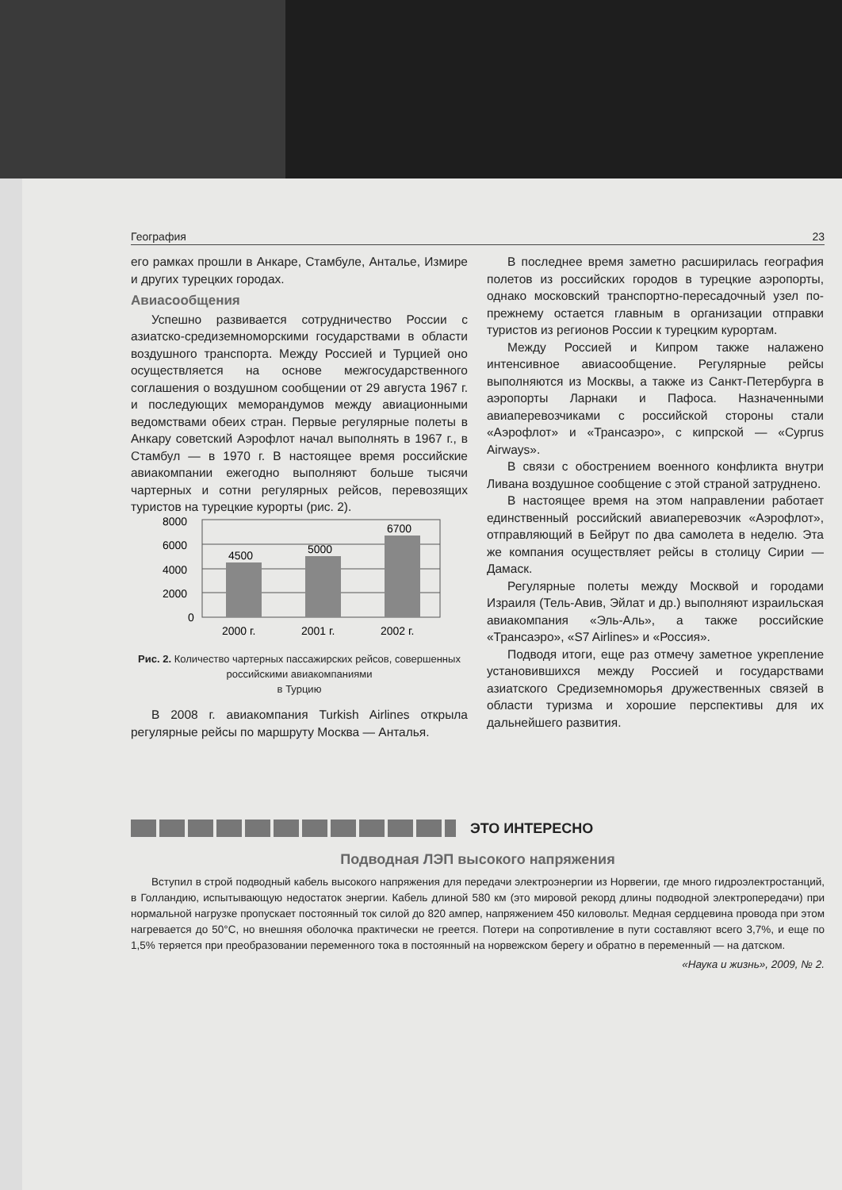География 23
его рамках прошли в Анкаре, Стамбуле, Анталье, Измире и других турецких городах.
Авиасообщения
Успешно развивается сотрудничество России с азиатско-средиземноморскими государствами в области воздушного транспорта. Между Россией и Турцией оно осуществляется на основе межгосударственного соглашения о воздушном сообщении от 29 августа 1967 г. и последующих меморандумов между авиационными ведомствами обеих стран. Первые регулярные полеты в Анкару советский Аэрофлот начал выполнять в 1967 г., в Стамбул — в 1970 г. В настоящее время российские авиакомпании ежегодно выполняют больше тысячи чартерных и сотни регулярных рейсов, перевозящих туристов на турецкие курорты (рис. 2).
8000
6000
4000
2000
0
4500
5000
6700
2000 г.
2001 г.
2002 г.
Рис. 2. Количество чартерных пассажирских рейсов, совершенных российскими авиакомпаниями
в Турцию
В 2008 г. авиакомпания Turkish Airlines открыла регулярные рейсы по маршруту Москва — Анталья.
В последнее время заметно расширилась география полетов из российских городов в турецкие аэропорты, однако московский транспортно-пересадочный узел по-прежнему остается главным в организации отправки туристов из регионов России к турецким курортам.
Между Россией и Кипром также налажено интенсивное авиасообщение. Регулярные рейсы выполняются из Москвы, а также из Санкт-Петербурга в аэропорты Ларнаки и Пафоса. Назначенными авиаперевозчиками с российской стороны стали «Аэрофлот» и «Трансаэро», с кипрской — «Cyprus Airways».
В связи с обострением военного конфликта внутри Ливана воздушное сообщение с этой страной затруднено.
В настоящее время на этом направлении работает единственный российский авиаперевозчик «Аэрофлот», отправляющий в Бейрут по два самолета в неделю. Эта же компания осуществляет рейсы в столицу Сирии — Дамаск.
Регулярные полеты между Москвой и городами Израиля (Тель-Авив, Эйлат и др.) выполняют израильская авиакомпания «Эль-Аль», а также российские «Трансаэро», «S7 Airlines» и «Россия».
Подводя итоги, еще раз отмечу заметное укрепление установившихся между Россией и государствами азиатского Средиземноморья дружественных связей в области туризма и хорошие перспективы для их дальнейшего развития.
ЭТО ИНТЕРЕСНО
Подводная ЛЭП высокого напряжения
Вступил в строй подводный кабель высокого напряжения для передачи электроэнергии из Норвегии, где много гидроэлектростанций, в Голландию, испытывающую недостаток энергии. Кабель длиной 580 км (это мировой рекорд длины подводной электропередачи) при нормальной нагрузке пропускает постоянный ток силой до 820 ампер, напряжением 450 киловольт. Медная сердцевина провода при этом нагревается до 50°C, но внешняя оболочка практически не греется. Потери на сопротивление в пути составляют всего 3,7%, и еще по 1,5% теряется при преобразовании переменного тока в постоянный на норвежском берегу и обратно в переменный — на датском.
«Наука и жизнь», 2009, № 2.